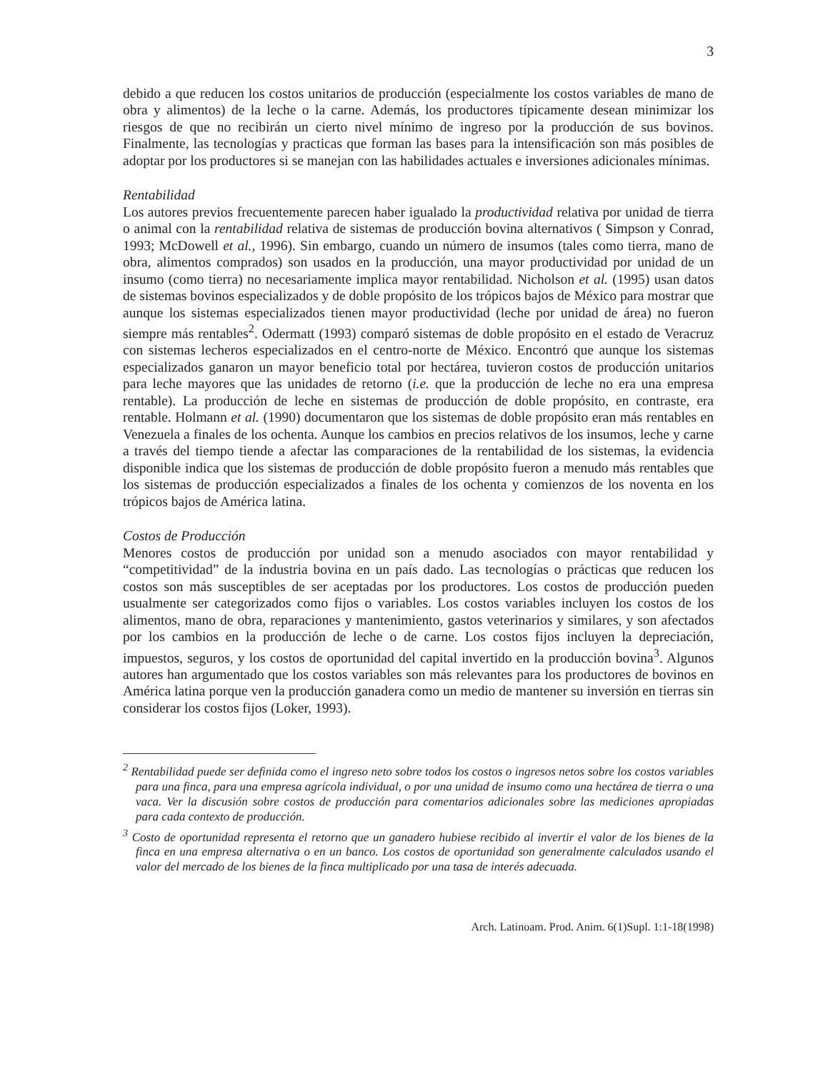3
debido a que reducen los costos unitarios de producción (especialmente los costos variables de mano de obra y alimentos) de la leche o la carne. Además, los productores típicamente desean minimizar los riesgos de que no recibirán un cierto nivel mínimo de ingreso por la producción de sus bovinos. Finalmente, las tecnologías y practicas que forman las bases para la intensificación son más posibles de adoptar por los productores si se manejan con las habilidades actuales e inversiones adicionales mínimas.
Rentabilidad
Los autores previos frecuentemente parecen haber igualado la productividad relativa por unidad de tierra o animal con la rentabilidad relativa de sistemas de producción bovina alternativos ( Simpson y Conrad, 1993; McDowell et al., 1996). Sin embargo, cuando un número de insumos (tales como tierra, mano de obra, alimentos comprados) son usados en la producción, una mayor productividad por unidad de un insumo (como tierra) no necesariamente implica mayor rentabilidad. Nicholson et al. (1995) usan datos de sistemas bovinos especializados y de doble propósito de los trópicos bajos de México para mostrar que aunque los sistemas especializados tienen mayor productividad (leche por unidad de área) no fueron siempre más rentables<sup>2</sup>. Odermatt (1993) comparó sistemas de doble propósito en el estado de Veracruz con sistemas lecheros especializados en el centro-norte de México. Encontró que aunque los sistemas especializados ganaron un mayor beneficio total por hectárea, tuvieron costos de producción unitarios para leche mayores que las unidades de retorno (i.e. que la producción de leche no era una empresa rentable). La producción de leche en sistemas de producción de doble propósito, en contraste, era rentable. Holmann et al. (1990) documentaron que los sistemas de doble propósito eran más rentables en Venezuela a finales de los ochenta. Aunque los cambios en precios relativos de los insumos, leche y carne a través del tiempo tiende a afectar las comparaciones de la rentabilidad de los sistemas, la evidencia disponible indica que los sistemas de producción de doble propósito fueron a menudo más rentables que los sistemas de producción especializados a finales de los ochenta y comienzos de los noventa en los trópicos bajos de América latina.
Costos de Producción
Menores costos de producción por unidad son a menudo asociados con mayor rentabilidad y “competitividad” de la industria bovina en un país dado. Las tecnologías o prácticas que reducen los costos son más susceptibles de ser aceptadas por los productores. Los costos de producción pueden usualmente ser categorizados como fijos o variables. Los costos variables incluyen los costos de los alimentos, mano de obra, reparaciones y mantenimiento, gastos veterinarios y similares, y son afectados por los cambios en la producción de leche o de carne. Los costos fijos incluyen la depreciación, impuestos, seguros, y los costos de oportunidad del capital invertido en la producción bovina<sup>3</sup>. Algunos autores han argumentado que los costos variables son más relevantes para los productores de bovinos en América latina porque ven la producción ganadera como un medio de mantener su inversión en tierras sin considerar los costos fijos (Loker, 1993).
<sup>2</sup> Rentabilidad puede ser definida como el ingreso neto sobre todos los costos o ingresos netos sobre los costos variables para una finca, para una empresa agrícola individual, o por una unidad de insumo como una hectárea de tierra o una vaca. Ver la discusión sobre costos de producción para comentarios adicionales sobre las mediciones apropiadas para cada contexto de producción.
<sup>3</sup> Costo de oportunidad representa el retorno que un ganadero hubiese recibido al invertir el valor de los bienes de la finca en una empresa alternativa o en un banco. Los costos de oportunidad son generalmente calculados usando el valor del mercado de los bienes de la finca multiplicado por una tasa de interés adecuada.
Arch. Latinoam. Prod. Anim. 6(1)Supl. 1:1-18(1998)